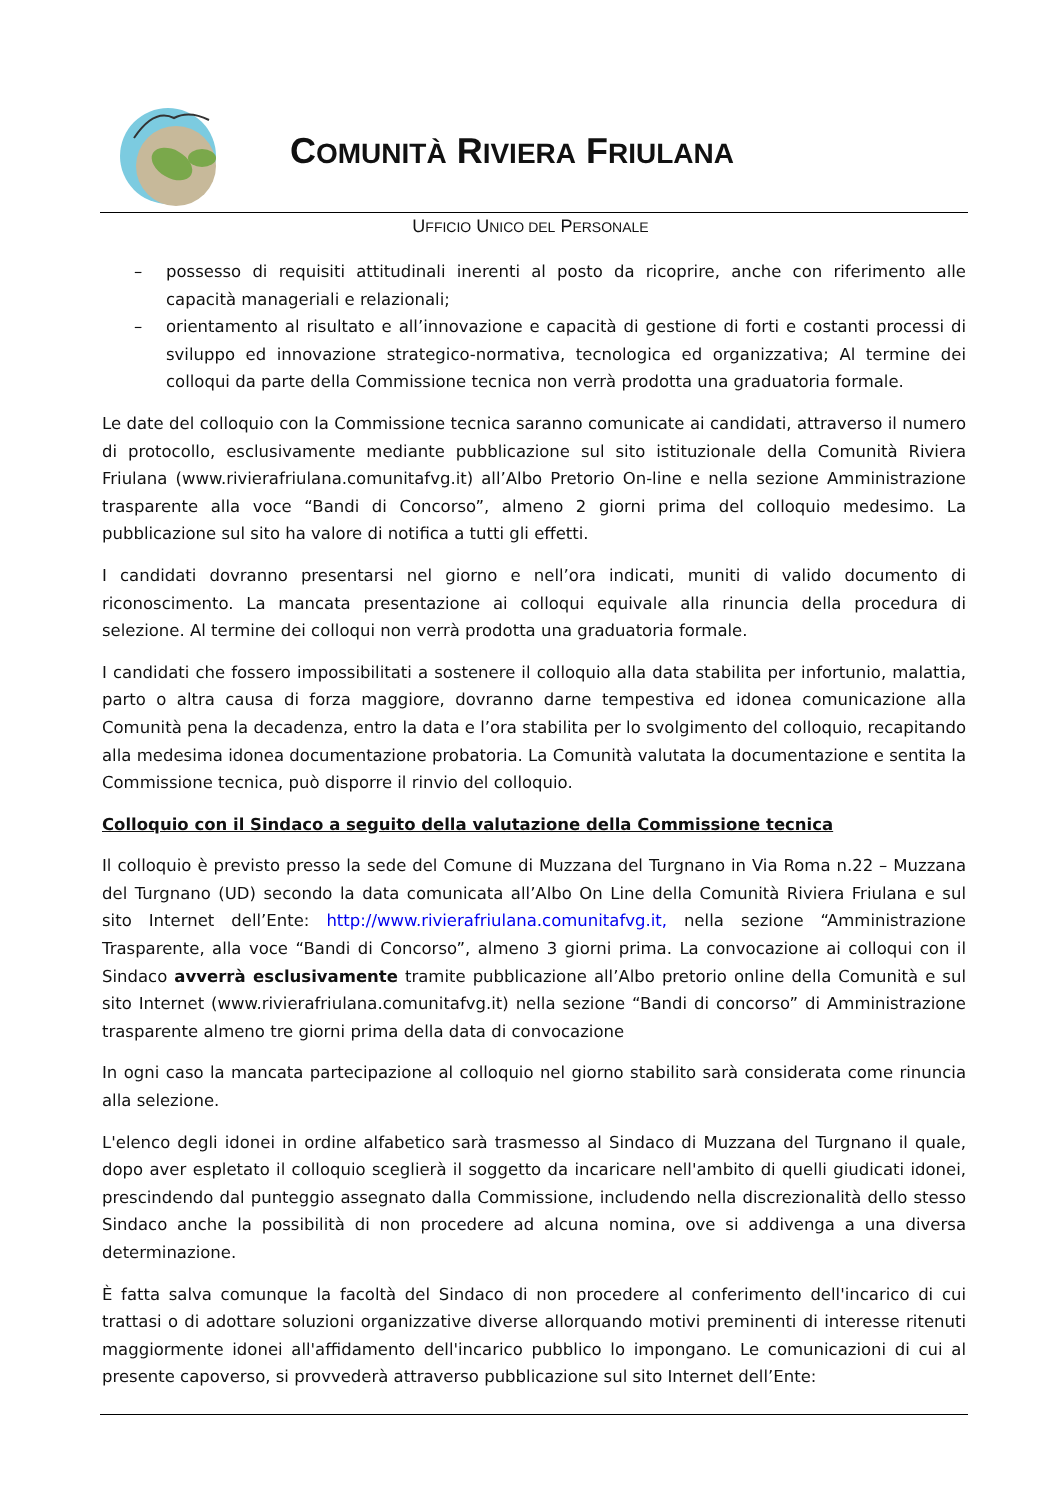COMUNITÀ RIVIERA FRIULANA
UFFICIO UNICO DEL PERSONALE
– possesso di requisiti attitudinali inerenti al posto da ricoprire, anche con riferimento alle capacità manageriali e relazionali;
– orientamento al risultato e all’innovazione e capacità di gestione di forti e costanti processi di sviluppo ed innovazione strategico-normativa, tecnologica ed organizzativa; Al termine dei colloqui da parte della Commissione tecnica non verrà prodotta una graduatoria formale.
Le date del colloquio con la Commissione tecnica saranno comunicate ai candidati, attraverso il numero di protocollo, esclusivamente mediante pubblicazione sul sito istituzionale della Comunità Riviera Friulana (www.rivierafriulana.comunitafvg.it) all’Albo Pretorio On-line e nella sezione Amministrazione trasparente alla voce “Bandi di Concorso”, almeno 2 giorni prima del colloquio medesimo. La pubblicazione sul sito ha valore di notifica a tutti gli effetti.
I candidati dovranno presentarsi nel giorno e nell’ora indicati, muniti di valido documento di riconoscimento. La mancata presentazione ai colloqui equivale alla rinuncia della procedura di selezione. Al termine dei colloqui non verrà prodotta una graduatoria formale.
I candidati che fossero impossibilitati a sostenere il colloquio alla data stabilita per infortunio, malattia, parto o altra causa di forza maggiore, dovranno darne tempestiva ed idonea comunicazione alla Comunità pena la decadenza, entro la data e l’ora stabilita per lo svolgimento del colloquio, recapitando alla medesima idonea documentazione probatoria. La Comunità valutata la documentazione e sentita la Commissione tecnica, può disporre il rinvio del colloquio.
Colloquio con il Sindaco a seguito della valutazione della Commissione tecnica
Il colloquio è previsto presso la sede del Comune di Muzzana del Turgnano in Via Roma n.22 – Muzzana del Turgnano (UD) secondo la data comunicata all’Albo On Line della Comunità Riviera Friulana e sul sito Internet dell’Ente: http://www.rivierafriulana.comunitafvg.it, nella sezione “Amministrazione Trasparente, alla voce “Bandi di Concorso”, almeno 3 giorni prima. La convocazione ai colloqui con il Sindaco avverrà esclusivamente tramite pubblicazione all’Albo pretorio online della Comunità e sul sito Internet (www.rivierafriulana.comunitafvg.it) nella sezione “Bandi di concorso” di Amministrazione trasparente almeno tre giorni prima della data di convocazione
In ogni caso la mancata partecipazione al colloquio nel giorno stabilito sarà considerata come rinuncia alla selezione.
L'elenco degli idonei in ordine alfabetico sarà trasmesso al Sindaco di Muzzana del Turgnano il quale, dopo aver espletato il colloquio sceglierà il soggetto da incaricare nell'ambito di quelli giudicati idonei, prescindendo dal punteggio assegnato dalla Commissione, includendo nella discrezionalità dello stesso Sindaco anche la possibilità di non procedere ad alcuna nomina, ove si addivenga a una diversa determinazione.
È fatta salva comunque la facoltà del Sindaco di non procedere al conferimento dell'incarico di cui trattasi o di adottare soluzioni organizzative diverse allorquando motivi preminenti di interesse ritenuti maggiormente idonei all'affidamento dell'incarico pubblico lo impongano. Le comunicazioni di cui al presente capoverso, si provvederà attraverso pubblicazione sul sito Internet dell’Ente: